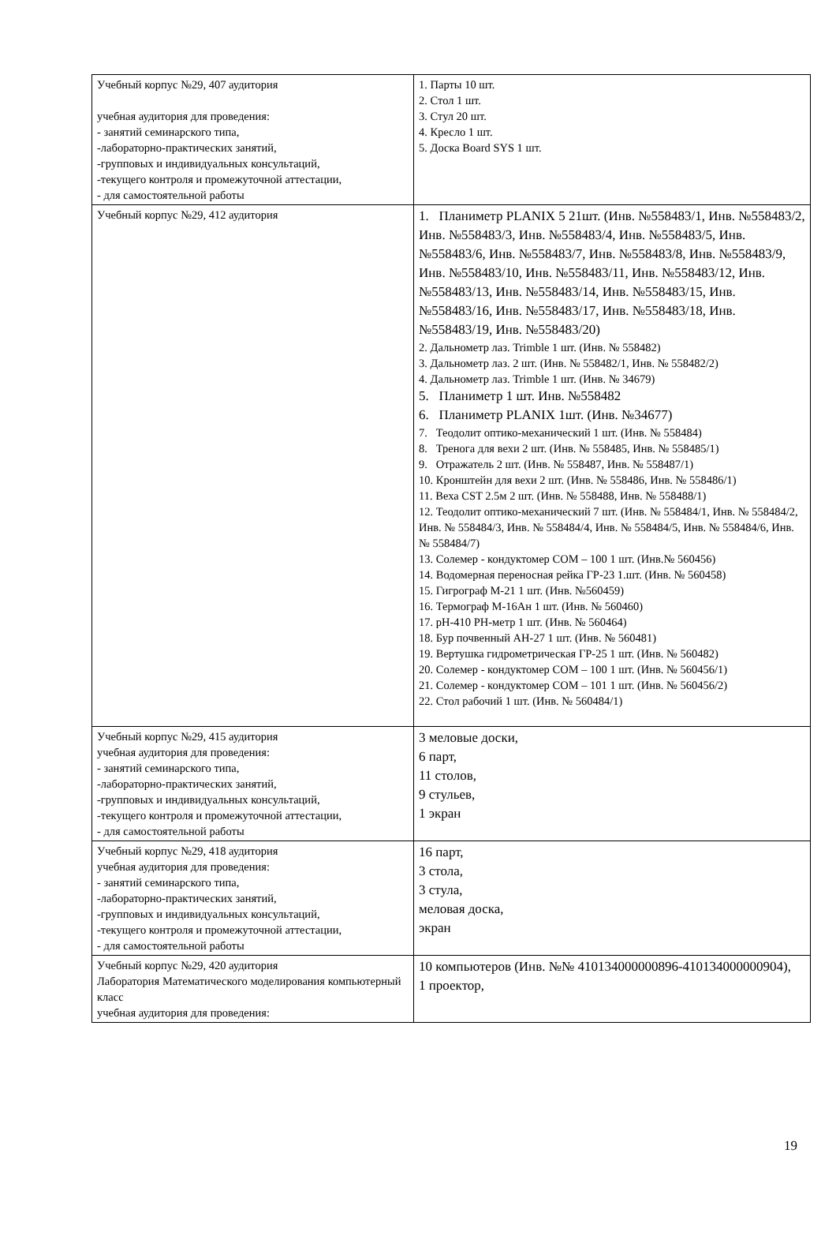| Учебный корпус №29, 407 аудитория учебная аудитория для проведения: - занятий семинарского типа, -лабораторно-практических занятий, -групповых и индивидуальных консультаций, -текущего контроля и промежуточной аттестации, - для самостоятельной работы | 1. Парты 10 шт. 2. Стол 1 шт. 3. Стул 20 шт. 4. Кресло 1 шт. 5. Доска Board SYS 1 шт. |
| Учебный корпус №29, 412 аудитория | 1. Планиметр PLANIX 5 21шт. (Инв. №558483/1, Инв. №558483/2, Инв. №558483/3, Инв. №558483/4, Инв. №558483/5, Инв. №558483/6, Инв. №558483/7, Инв. №558483/8, Инв. №558483/9, Инв. №558483/10, Инв. №558483/11, Инв. №558483/12, Инв. №558483/13, Инв. №558483/14, Инв. №558483/15, Инв. №558483/16, Инв. №558483/17, Инв. №558483/18, Инв. №558483/19, Инв. №558483/20) 2. Дальнометр лаз. Trimble 1 шт. (Инв. № 558482) 3. Дальнометр лаз. 2 шт. (Инв. № 558482/1, Инв. № 558482/2) 4. Дальнометр лаз. Trimble 1 шт. (Инв. № 34679) 5. Планиметр 1 шт. Инв. №558482 6. Планиметр PLANIX 1шт. (Инв. №34677) 7. Теодолит оптико-механический 1 шт. (Инв. № 558484) 8. Тренога для вехи 2 шт. (Инв. № 558485, Инв. № 558485/1) 9. Отражатель 2 шт. (Инв. № 558487, Инв. № 558487/1) 10. Кронштейн для вехи 2 шт. (Инв. № 558486, Инв. № 558486/1) 11. Веха CST 2.5м 2 шт. (Инв. № 558488, Инв. № 558488/1) 12. Теодолит оптико-механический 7 шт. (Инв. № 558484/1, Инв. № 558484/2, Инв. № 558484/3, Инв. № 558484/4, Инв. № 558484/5, Инв. № 558484/6, Инв. № 558484/7) 13. Солемер - кондуктомер COM – 100 1 шт. (Инв.№ 560456) 14. Водомерная переносная рейка ГР-23 1.шт. (Инв. № 560458) 15. Гигрограф М-21 1 шт. (Инв. №560459) 16. Термограф М-16Ан 1 шт. (Инв. № 560460) 17. pH-410 PH-метр 1 шт. (Инв. № 560464) 18. Бур почвенный АН-27 1 шт. (Инв. № 560481) 19. Вертушка гидрометрическая ГР-25 1 шт. (Инв. № 560482) 20. Солемер - кондуктомер COM – 100 1 шт. (Инв. № 560456/1) 21. Солемер - кондуктомер COM – 101 1 шт. (Инв. № 560456/2) 22. Стол рабочий 1 шт. (Инв. № 560484/1) |
| Учебный корпус №29, 415 аудитория учебная аудитория для проведения: - занятий семинарского типа, -лабораторно-практических занятий, -групповых и индивидуальных консультаций, -текущего контроля и промежуточной аттестации, - для самостоятельной работы | 3 меловые доски, 6 парт, 11 столов, 9 стульев, 1 экран |
| Учебный корпус №29, 418 аудитория учебная аудитория для проведения: - занятий семинарского типа, -лабораторно-практических занятий, -групповых и индивидуальных консультаций, -текущего контроля и промежуточной аттестации, - для самостоятельной работы | 16 парт, 3 стола, 3 стула, меловая доска, экран |
| Учебный корпус №29, 420 аудитория Лаборатория Математического моделирования компьютерный класс учебная аудитория для проведения: | 10 компьютеров (Инв. №№ 410134000000896-410134000000904), 1 проектор, |
19